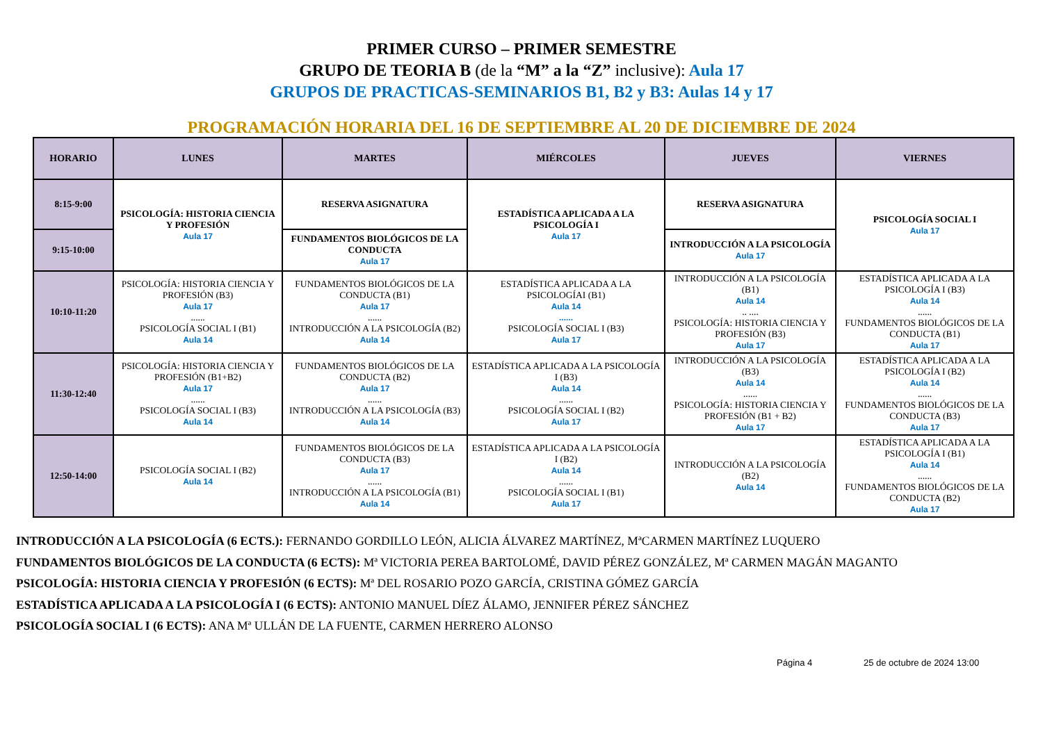PRIMER CURSO – PRIMER SEMESTRE
GRUPO DE TEORIA B (de la “M” a la “Z” inclusive): Aula 17
GRUPOS DE PRACTICAS-SEMINARIOS B1, B2 y B3: Aulas 14 y 17
PROGRAMACIÓN HORARIA DEL 16 DE SEPTIEMBRE AL 20 DE DICIEMBRE DE 2024
| HORARIO | LUNES | MARTES | MIÉRCOLES | JUEVES | VIERNES |
| --- | --- | --- | --- | --- | --- |
| 8:15-9:00 | PSICOLOGÍA: HISTORIA CIENCIA Y PROFESIÓN Aula 17 | RESERVA ASIGNATURA | ESTADÍSTICA APLICADA A LA PSICOLOGÍA I Aula 17 | RESERVA ASIGNATURA | PSICOLOGÍA SOCIAL I Aula 17 |
| 9:15-10:00 | | FUNDAMENTOS BIOLÓGICOS DE LA CONDUCTA Aula 17 | | INTRODUCCIÓN A LA PSICOLOGÍA Aula 17 | |
| 10:10-11:20 | PSICOLOGÍA: HISTORIA CIENCIA Y PROFESIÓN (B3) Aula 17 ...... PSICOLOGÍA SOCIAL I (B1) Aula 14 | FUNDAMENTOS BIOLÓGICOS DE LA CONDUCTA (B1) Aula 17 ...... INTRODUCCIÓN A LA PSICOLOGÍA (B2) Aula 14 | ESTADÍSTICA APLICADA A LA PSICOLOGÍAI (B1) Aula 14 ...... PSICOLOGÍA SOCIAL I (B3) Aula 17 | INTRODUCCIÓN A LA PSICOLOGÍA (B1) Aula 14 .. .... PSICOLOGÍA: HISTORIA CIENCIA Y PROFESIÓN (B3) Aula 17 | ESTADÍSTICA APLICADA A LA PSICOLOGÍA I (B3) Aula 14 ...... FUNDAMENTOS BIOLÓGICOS DE LA CONDUCTA (B1) Aula 17 |
| 11:30-12:40 | PSICOLOGÍA: HISTORIA CIENCIA Y PROFESIÓN (B1+B2) Aula 17 ...... PSICOLOGÍA SOCIAL I (B3) Aula 14 | FUNDAMENTOS BIOLÓGICOS DE LA CONDUCTA (B2) Aula 17 ...... INTRODUCCIÓN A LA PSICOLOGÍA (B3) Aula 14 | ESTADÍSTICA APLICADA A LA PSICOLOGÍA I (B3) Aula 14 ...... PSICOLOGÍA SOCIAL I (B2) Aula 17 | INTRODUCCIÓN A LA PSICOLOGÍA (B3) Aula 14 ...... PSICOLOGÍA: HISTORIA CIENCIA Y PROFESIÓN (B1 + B2) Aula 17 | ESTADÍSTICA APLICADA A LA PSICOLOGÍA I (B2) Aula 14 ...... FUNDAMENTOS BIOLÓGICOS DE LA CONDUCTA (B3) Aula 17 |
| 12:50-14:00 | PSICOLOGÍA SOCIAL I (B2) Aula 14 | FUNDAMENTOS BIOLÓGICOS DE LA CONDUCTA (B3) Aula 17 ...... INTRODUCCIÓN A LA PSICOLOGÍA (B1) Aula 14 | ESTADÍSTICA APLICADA A LA PSICOLOGÍA I (B2) Aula 14 ...... PSICOLOGÍA SOCIAL I (B1) Aula 17 | INTRODUCCIÓN A LA PSICOLOGÍA (B2) Aula 14 | ESTADÍSTICA APLICADA A LA PSICOLOGÍA I (B1) Aula 14 ...... FUNDAMENTOS BIOLÓGICOS DE LA CONDUCTA (B2) Aula 17 |
INTRODUCCIÓN A LA PSICOLOGÍA (6 ECTS.): FERNANDO GORDILLO LEÓN, ALICIA ÁLVAREZ MARTÍNEZ, MªCARMEN MARTÍNEZ LUQUERO
FUNDAMENTOS BIOLÓGICOS DE LA CONDUCTA (6 ECTS): Mª VICTORIA PEREA BARTOLOMÉ, DAVID PÉREZ GONZÁLEZ, Mª CARMEN MAGÁN MAGANTO
PSICOLOGÍA: HISTORIA CIENCIA Y PROFESIÓN (6 ECTS): Mª DEL ROSARIO POZO GARCÍA, CRISTINA GÓMEZ GARCÍA
ESTADÍSTICA APLICADA A LA PSICOLOGÍA I (6 ECTS): ANTONIO MANUEL DÍEZ ÁLAMO, JENNIFER PÉREZ SÁNCHEZ
PSICOLOGÍA SOCIAL I (6 ECTS): ANA Mª ULLÁN DE LA FUENTE, CARMEN HERRERO ALONSO
Página 4 25 de octubre de 2024 13:00